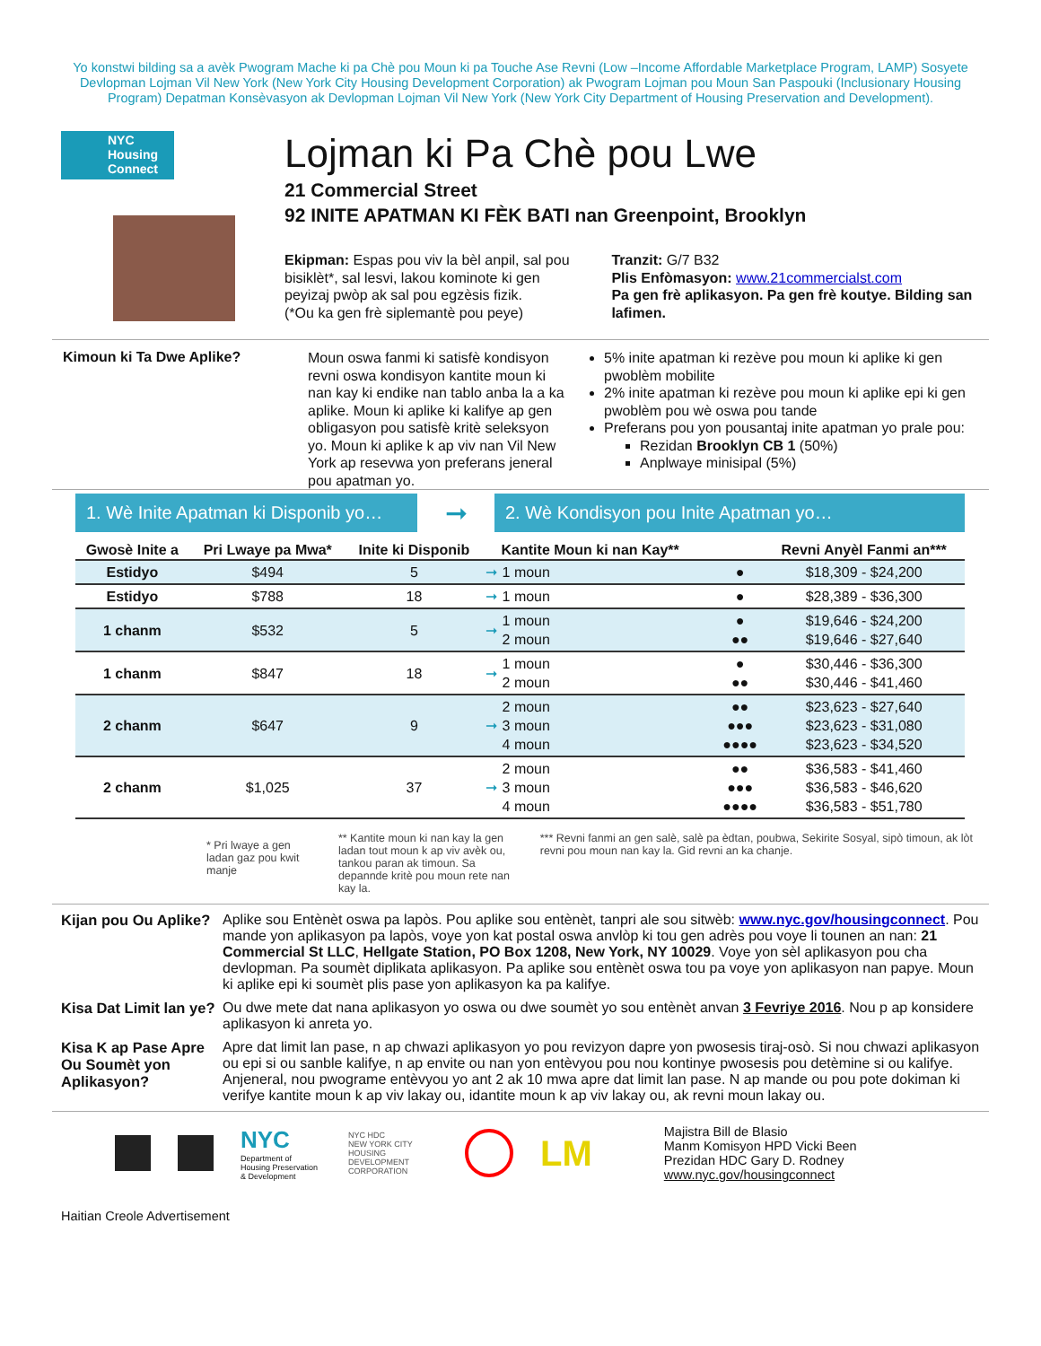Yo konstwi bilding sa a avèk Pwogram Mache ki pa Chè pou Moun ki pa Touche Ase Revni (Low –Income Affordable Marketplace Program, LAMP) Sosyete Devlopman Lojman Vil New York (New York City Housing Development Corporation) ak Pwogram Lojman pou Moun San Paspouki (Inclusionary Housing Program) Depatman Konsèvasyon ak Devlopman Lojman Vil New York (New York City Department of Housing Preservation and Development).
NYC
Housing
Connect
Lojman ki Pa Chè pou Lwe
21 Commercial Street
92 INITE APATMAN KI FÈK BATI nan Greenpoint, Brooklyn
Ekipman: Espas pou viv la bèl anpil, sal pou bisiklèt*, sal lesvi, lakou kominote ki gen peyizaj pwòp ak sal pou egzèsis fizik.
(*Ou ka gen frè siplemantè pou peye)
Tranzit: G/7 B32
Plis Enfòmasyon: www.21commercialst.com
Pa gen frè aplikasyon. Pa gen frè koutye. Bilding san lafimen.
Kimoun ki Ta Dwe Aplike?
Moun oswa fanmi ki satisfè kondisyon revni oswa kondisyon kantite moun ki nan kay ki endike nan tablo anba la a ka aplike. Moun ki aplike ki kalifye ap gen obligasyon pou satisfè kritè seleksyon yo. Moun ki aplike k ap viv nan Vil New York ap resevwa yon preferans jeneral pou apatman yo.
5% inite apatman ki rezève pou moun ki aplike ki gen pwoblèm mobilite
2% inite apatman ki rezève pou moun ki aplike epi ki gen pwoblèm pou wè oswa pou tande
Preferans pou yon pousantaj inite apatman yo prale pou:
Rezidan Brooklyn CB 1 (50%)
Anplwaye minisipal (5%)
1. Wè Inite Apatman ki Disponib yo…
➞
2. Wè Kondisyon pou Inite Apatman yo…
| Gwosè Inite a | Pri Lwaye pa Mwa* | Inite ki Disponib | | Kantite Moun ki nan Kay** | | Revni Anyèl Fanmi an*** |
| --- | --- | --- | --- | --- | --- | --- |
| Estidyo | $494 | 5 | ➞ | 1 moun | ● | $18,309 - $24,200 |
| Estidyo | $788 | 18 | ➞ | 1 moun | ● | $28,389 - $36,300 |
| 1 chanm | $532 | 5 | ➞ | 1 moun 2 moun | ● ●● | $19,646 - $24,200 $19,646 - $27,640 |
| 1 chanm | $847 | 18 | ➞ | 1 moun 2 moun | ● ●● | $30,446 - $36,300 $30,446 - $41,460 |
| 2 chanm | $647 | 9 | ➞ | 2 moun 3 moun 4 moun | ●● ●●● ●●●● | $23,623 - $27,640 $23,623 - $31,080 $23,623 - $34,520 |
| 2 chanm | $1,025 | 37 | ➞ | 2 moun 3 moun 4 moun | ●● ●●● ●●●● | $36,583 - $41,460 $36,583 - $46,620 $36,583 - $51,780 |
* Pri lwaye a gen ladan gaz pou kwit manje
** Kantite moun ki nan kay la gen ladan tout moun k ap viv avèk ou, tankou paran ak timoun. Sa depannde kritè pou moun rete nan kay la.
*** Revni fanmi an gen salè, salè pa èdtan, poubwa, Sekirite Sosyal, sipò timoun, ak lòt revni pou moun nan kay la. Gid revni an ka chanje.
Kijan pou Ou Aplike?
Aplike sou Entènèt oswa pa lapòs. Pou aplike sou entènèt, tanpri ale sou sitwèb: www.nyc.gov/housingconnect. Pou mande yon aplikasyon pa lapòs, voye yon kat postal oswa anvlòp ki tou gen adrès pou voye li tounen an nan: 21 Commercial St LLC, Hellgate Station, PO Box 1208, New York, NY 10029. Voye yon sèl aplikasyon pou cha devlopman. Pa soumèt diplikata aplikasyon. Pa aplike sou entènèt oswa tou pa voye yon aplikasyon nan papye. Moun ki aplike epi ki soumèt plis pase yon aplikasyon ka pa kalifye.
Kisa Dat Limit lan ye?
Ou dwe mete dat nana aplikasyon yo oswa ou dwe soumèt yo sou entènèt anvan 3 Fevriye 2016. Nou p ap konsidere aplikasyon ki anreta yo.
Kisa K ap Pase Apre Ou Soumèt yon Aplikasyon?
Apre dat limit lan pase, n ap chwazi aplikasyon yo pou revizyon dapre yon pwosesis tiraj-osò. Si nou chwazi aplikasyon ou epi si ou sanble kalifye, n ap envite ou nan yon entèvyou pou nou kontinye pwosesis pou detèmine si ou kalifye. Anjeneral, nou pwograme entèvyou yo ant 2 ak 10 mwa apre dat limit lan pase. N ap mande ou pou pote dokiman ki verifye kantite moun k ap viv lakay ou, idantite moun k ap viv lakay ou, ak revni moun lakay ou.
NYC
Department of Housing Preservation & Development
NYC HDC
NEW YORK CITY HOUSING DEVELOPMENT CORPORATION
LM
Majistra Bill de Blasio
Manm Komisyon HPD Vicki Been
Prezidan HDC Gary D. Rodney
www.nyc.gov/housingconnect
Haitian Creole Advertisement